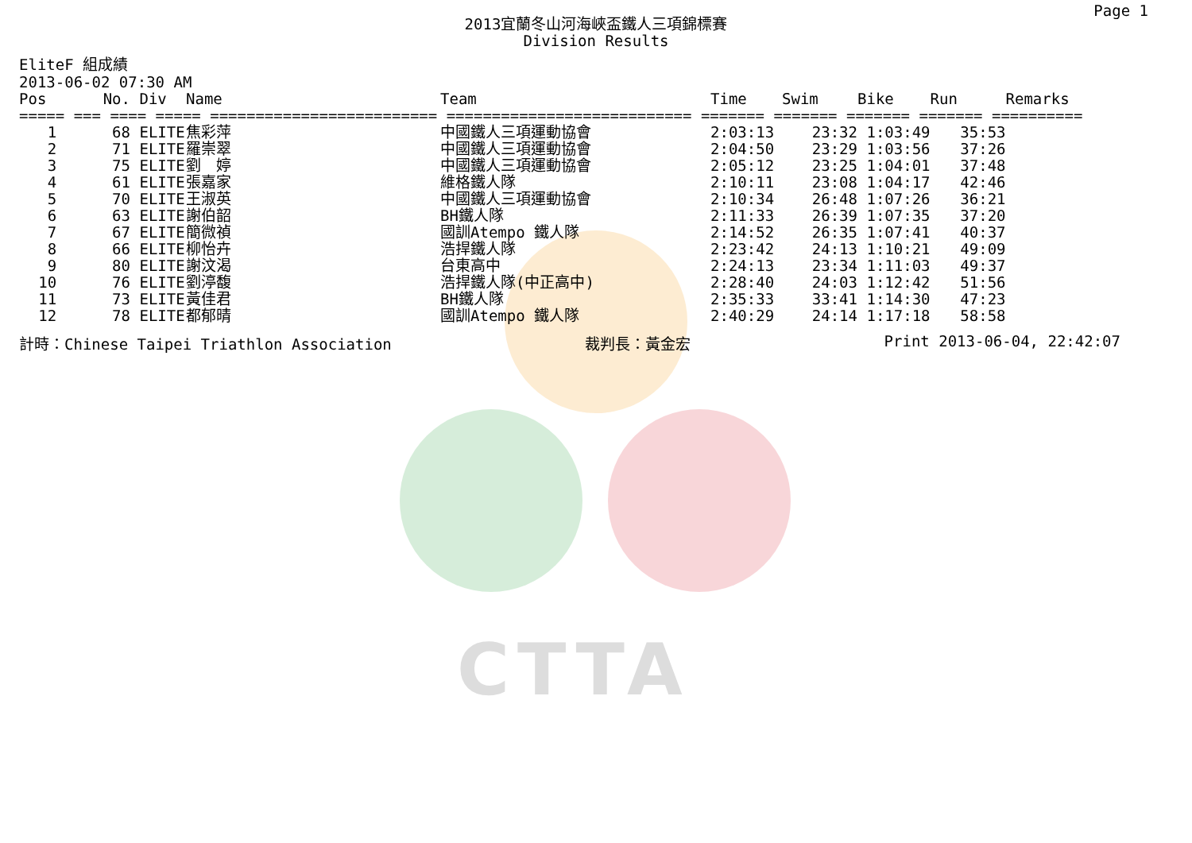CTTA
Page 1
2013宜蘭冬山河海峽盃鐵人三項錦標賽
Division Results
EliteF 組成績
2013-06-02 07:30 AM
| Pos | No. | Div | Name | Team | Time | Swim | Bike | Run | Remarks |
| --- | --- | --- | --- | --- | --- | --- | --- | --- | --- |
| ===== === ==== ===== ========================= =========================== ======= ======= ======= ======= ========== | | | | | | | | | |
| 1 | 68 | ELITE | 焦彩萍 | 中國鐵人三項運動協會 | 2:03:13 | 23:32 | 1:03:49 | 35:53 | |
| 2 | 71 | ELITE | 羅崇翠 | 中國鐵人三項運動協會 | 2:04:50 | 23:29 | 1:03:56 | 37:26 | |
| 3 | 75 | ELITE | 劉 婷 | 中國鐵人三項運動協會 | 2:05:12 | 23:25 | 1:04:01 | 37:48 | |
| 4 | 61 | ELITE | 張嘉家 | 維格鐵人隊 | 2:10:11 | 23:08 | 1:04:17 | 42:46 | |
| 5 | 70 | ELITE | 王淑英 | 中國鐵人三項運動協會 | 2:10:34 | 26:48 | 1:07:26 | 36:21 | |
| 6 | 63 | ELITE | 謝伯韶 | BH鐵人隊 | 2:11:33 | 26:39 | 1:07:35 | 37:20 | |
| 7 | 67 | ELITE | 簡微禎 | 國訓Atempo 鐵人隊 | 2:14:52 | 26:35 | 1:07:41 | 40:37 | |
| 8 | 66 | ELITE | 柳怡卉 | 浩捍鐵人隊 | 2:23:42 | 24:13 | 1:10:21 | 49:09 | |
| 9 | 80 | ELITE | 謝汶渴 | 台東高中 | 2:24:13 | 23:34 | 1:11:03 | 49:37 | |
| 10 | 76 | ELITE | 劉渟馥 | 浩捍鐵人隊(中正高中) | 2:28:40 | 24:03 | 1:12:42 | 51:56 | |
| 11 | 73 | ELITE | 黃佳君 | BH鐵人隊 | 2:35:33 | 33:41 | 1:14:30 | 47:23 | |
| 12 | 78 | ELITE | 都郁晴 | 國訓Atempo 鐵人隊 | 2:40:29 | 24:14 | 1:17:18 | 58:58 | |
計時：Chinese Taipei Triathlon Association 裁判長：黃金宏 Print 2013-06-04, 22:42:07